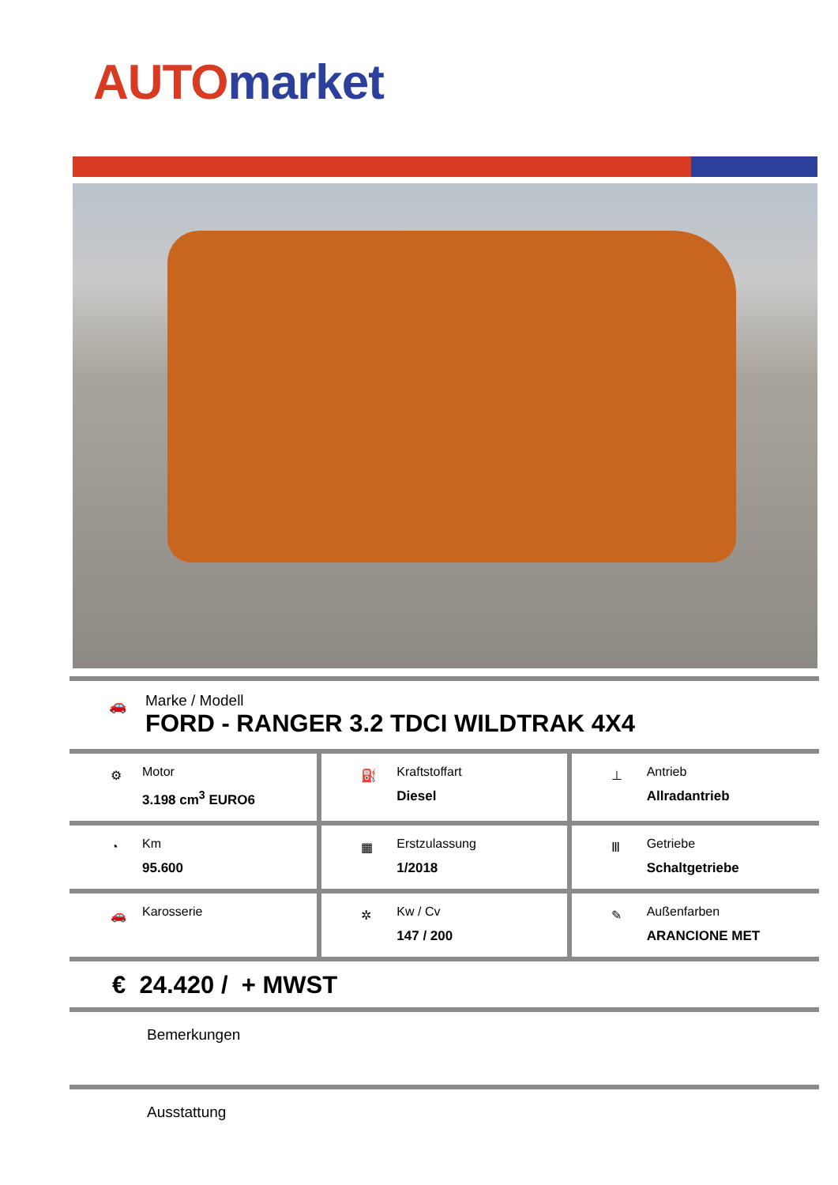AUTO market
🚗
Marke / Modell
FORD - RANGER 3.2 TDCI WILDTRAK 4X4
| ⚙ Motor 3.198 cm<sup>3</sup> EURO6 | ⛽ Kraftstoffart Diesel | ⊥ Antrieb Allradantrieb |
| ◔ Km 95.600 | ▦ Erstzulassung 1/2018 | Ⅲ Getriebe Schaltgetriebe |
| 🚗 Karosserie | ✲ Kw / Cv 147 / 200 | ✎ Außenfarben ARANCIONE MET |
€ 24.420 / + MWST
Bemerkungen
Ausstattung